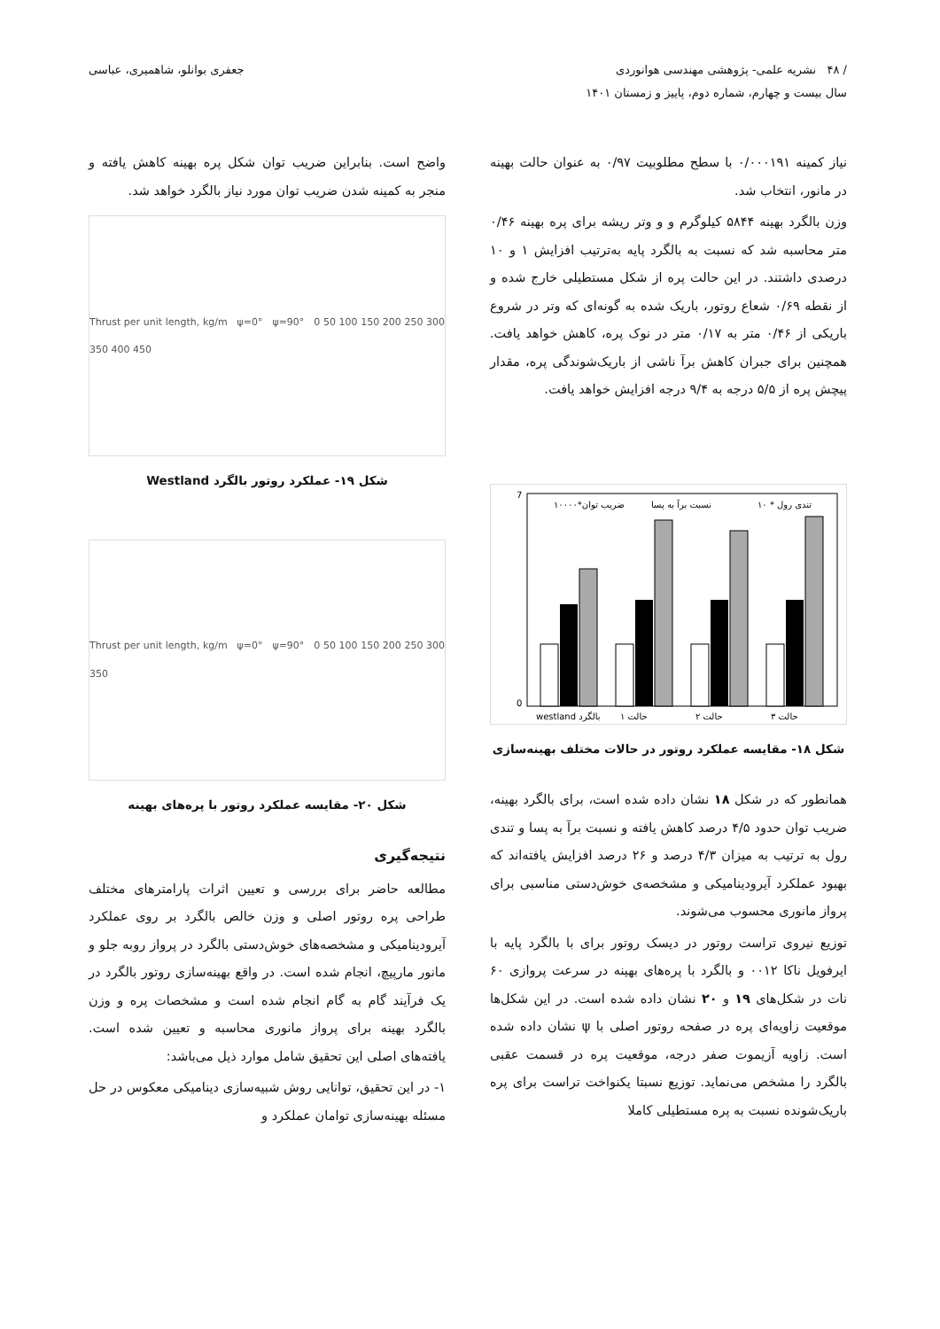/ ۴۸ نشریه علمی- پژوهشی مهندسی هوانوردی
سال بیست و چهارم، شماره دوم، پاییز و زمستان ۱۴۰۱
جعفری بوانلو، شاهمیری، عباسی
نیاز کمینه ۰/۰۰۰۱۹۱ با سطح مطلوبیت ۰/۹۷ به عنوان حالت بهینه در مانور، انتخاب شد.
وزن بالگرد بهینه ۵۸۴۴ کیلوگرم و و وتر ریشه برای پره بهینه ۰/۴۶ متر محاسبه شد که نسبت به بالگرد پایه به‌ترتیب افزایش ۱ و ۱۰ درصدی داشتند. در این حالت پره از شکل مستطیلی خارج شده و از نقطه ۰/۶۹ شعاع روتور، باریک شده به گونه‌ای که وتر در شروع باریکی از ۰/۴۶ متر به ۰/۱۷ متر در نوک پره، کاهش خواهد یافت. همچنین برای جبران کاهش برآ ناشی از باریک‌شوندگی پره، مقدار پیچش پره از ۵/۵ درجه به ۹/۴ درجه افزایش خواهد یافت.
0
7
westland بالگرد
حالت ۱
حالت ۲
حالت ۳
ضریب توان*۱۰۰۰۰
نسبت برآ به پسا
تندی رول * ۱۰
شکل ۱۸- مقایسه عملکرد روتور در حالات مختلف بهینه‌سازی
همانطور که در شکل ۱۸ نشان داده شده است، برای بالگرد بهینه، ضریب توان حدود ۴/۵ درصد کاهش یافته و نسبت برآ به پسا و تندی رول به ترتیب به میزان ۴/۳ درصد و ۲۶ درصد افزایش یافته‌اند که بهبود عملکرد آیرودینامیکی و مشخصه‌ی خوش‌دستی مناسبی برای پرواز مانوری محسوب می‌شوند.
توزیع نیروی تراست روتور در دیسک روتور برای با بالگرد پایه با ایرفویل ناکا ۰۰۱۲ و بالگرد با پره‌های بهینه در سرعت پروازی ۶۰ نات در شکل‌های ۱۹ و ۲۰ نشان داده شده است. در این شکل‌ها موقعیت زاویه‌ای پره در صفحه روتور اصلی با ψ نشان داده شده است. زاویه آزیموت صفر درجه، موقعیت پره در قسمت عقبی بالگرد را مشخص می‌نماید. توزیع نسبتا یکنواخت تراست برای پره باریک‌شونده نسبت به پره مستطیلی کاملا
واضح است. بنابراین ضریب توان شکل پره بهینه کاهش یافته و منجر به کمینه شدن ضریب توان مورد نیاز بالگرد خواهد شد.
Thrust per unit length, kg/m ψ=0° ψ=90° 0 50 100 150 200 250 300 350 400 450
شکل ۱۹- عملکرد روتور بالگرد Westland
Thrust per unit length, kg/m ψ=0° ψ=90° 0 50 100 150 200 250 300 350
شکل ۲۰- مقایسه عملکرد روتور با پره‌های بهینه
نتیجه‌گیری
مطالعه حاضر برای بررسی و تعیین اثرات پارامترهای مختلف طراحی پره روتور اصلی و وزن خالص بالگرد بر روی عملکرد آیرودینامیکی و مشخصه‌های خوش‌دستی بالگرد در پرواز روبه جلو و مانور مارپیچ، انجام شده است. در واقع بهینه‌سازی روتور بالگرد در یک فرآیند گام به گام انجام شده است و مشخصات پره و وزن بالگرد بهینه برای پرواز مانوری محاسبه و تعیین شده است. یافته‌های اصلی این تحقیق شامل موارد ذیل می‌باشد:
۱- در این تحقیق، توانایی روش شبیه‌سازی دینامیکی معکوس در حل مسئله بهینه‌سازی توامان عملکرد و